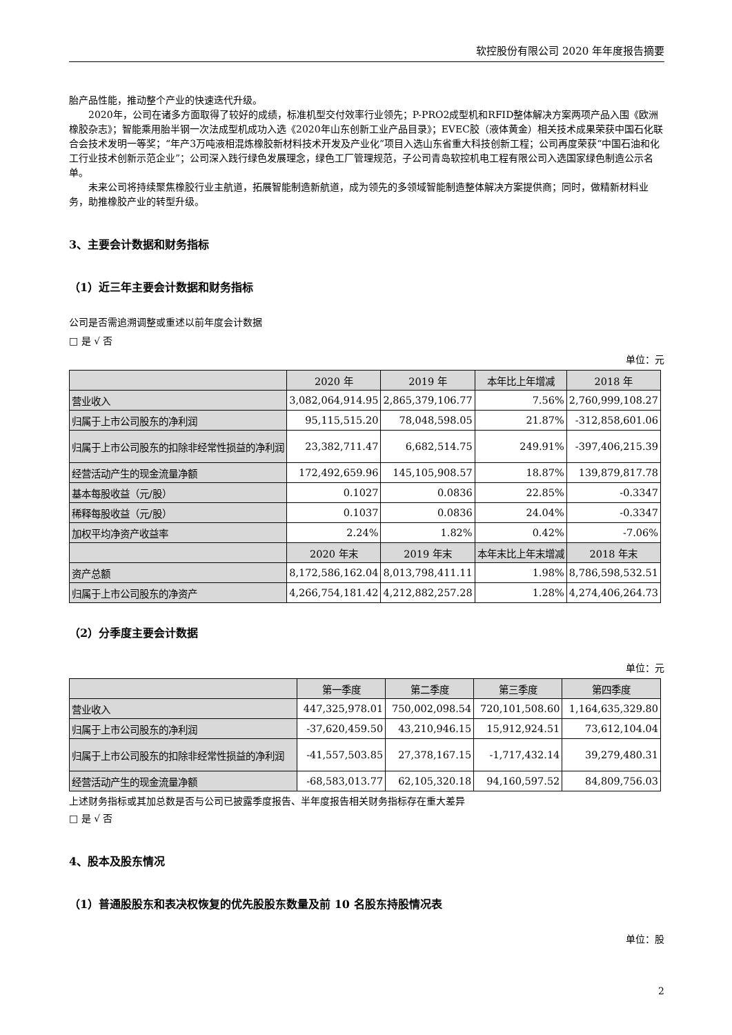软控股份有限公司 2020 年年度报告摘要
胎产品性能，推动整个产业的快速迭代升级。
2020年，公司在诸多方面取得了较好的成绩，标准机型交付效率行业领先；P-PRO2成型机和RFID整体解决方案两项产品入围《欧洲橡胶杂志》；智能乘用胎半钢一次法成型机成功入选《2020年山东创新工业产品目录》；EVEC胶（液体黄金）相关技术成果荣获中国石化联合会技术发明一等奖；“年产3万吨液相混炼橡胶新材料技术开发及产业化”项目入选山东省重大科技创新工程；公司再度荣获“中国石油和化工行业技术创新示范企业”；公司深入践行绿色发展理念，绿色工厂管理规范，子公司青岛软控机电工程有限公司入选国家绿色制造公示名单。
未来公司将持续聚焦橡胶行业主航道，拓展智能制造新航道，成为领先的多领域智能制造整体解决方案提供商；同时，做精新材料业务，助推橡胶产业的转型升级。
3、主要会计数据和财务指标
（1）近三年主要会计数据和财务指标
公司是否需追溯调整或重述以前年度会计数据
□ 是 √ 否
单位：元
| | 2020 年 | 2019 年 | 本年比上年增减 | 2018 年 |
| --- | --- | --- | --- | --- |
| 营业收入 | 3,082,064,914.95 | 2,865,379,106.77 | 7.56% | 2,760,999,108.27 |
| 归属于上市公司股东的净利润 | 95,115,515.20 | 78,048,598.05 | 21.87% | -312,858,601.06 |
| 归属于上市公司股东的扣除非经常性损益的净利润 | 23,382,711.47 | 6,682,514.75 | 249.91% | -397,406,215.39 |
| 经营活动产生的现金流量净额 | 172,492,659.96 | 145,105,908.57 | 18.87% | 139,879,817.78 |
| 基本每股收益（元/股） | 0.1027 | 0.0836 | 22.85% | -0.3347 |
| 稀释每股收益（元/股） | 0.1037 | 0.0836 | 24.04% | -0.3347 |
| 加权平均净资产收益率 | 2.24% | 1.82% | 0.42% | -7.06% |
| | 2020 年末 | 2019 年末 | 本年末比上年末增减 | 2018 年末 |
| 资产总额 | 8,172,586,162.04 | 8,013,798,411.11 | 1.98% | 8,786,598,532.51 |
| 归属于上市公司股东的净资产 | 4,266,754,181.42 | 4,212,882,257.28 | 1.28% | 4,274,406,264.73 |
（2）分季度主要会计数据
单位：元
| | 第一季度 | 第二季度 | 第三季度 | 第四季度 |
| --- | --- | --- | --- | --- |
| 营业收入 | 447,325,978.01 | 750,002,098.54 | 720,101,508.60 | 1,164,635,329.80 |
| 归属于上市公司股东的净利润 | -37,620,459.50 | 43,210,946.15 | 15,912,924.51 | 73,612,104.04 |
| 归属于上市公司股东的扣除非经常性损益的净利润 | -41,557,503.85 | 27,378,167.15 | -1,717,432.14 | 39,279,480.31 |
| 经营活动产生的现金流量净额 | -68,583,013.77 | 62,105,320.18 | 94,160,597.52 | 84,809,756.03 |
上述财务指标或其加总数是否与公司已披露季度报告、半年度报告相关财务指标存在重大差异
□ 是 √ 否
4、股本及股东情况
（1）普通股股东和表决权恢复的优先股股东数量及前 10 名股东持股情况表
单位：股
2